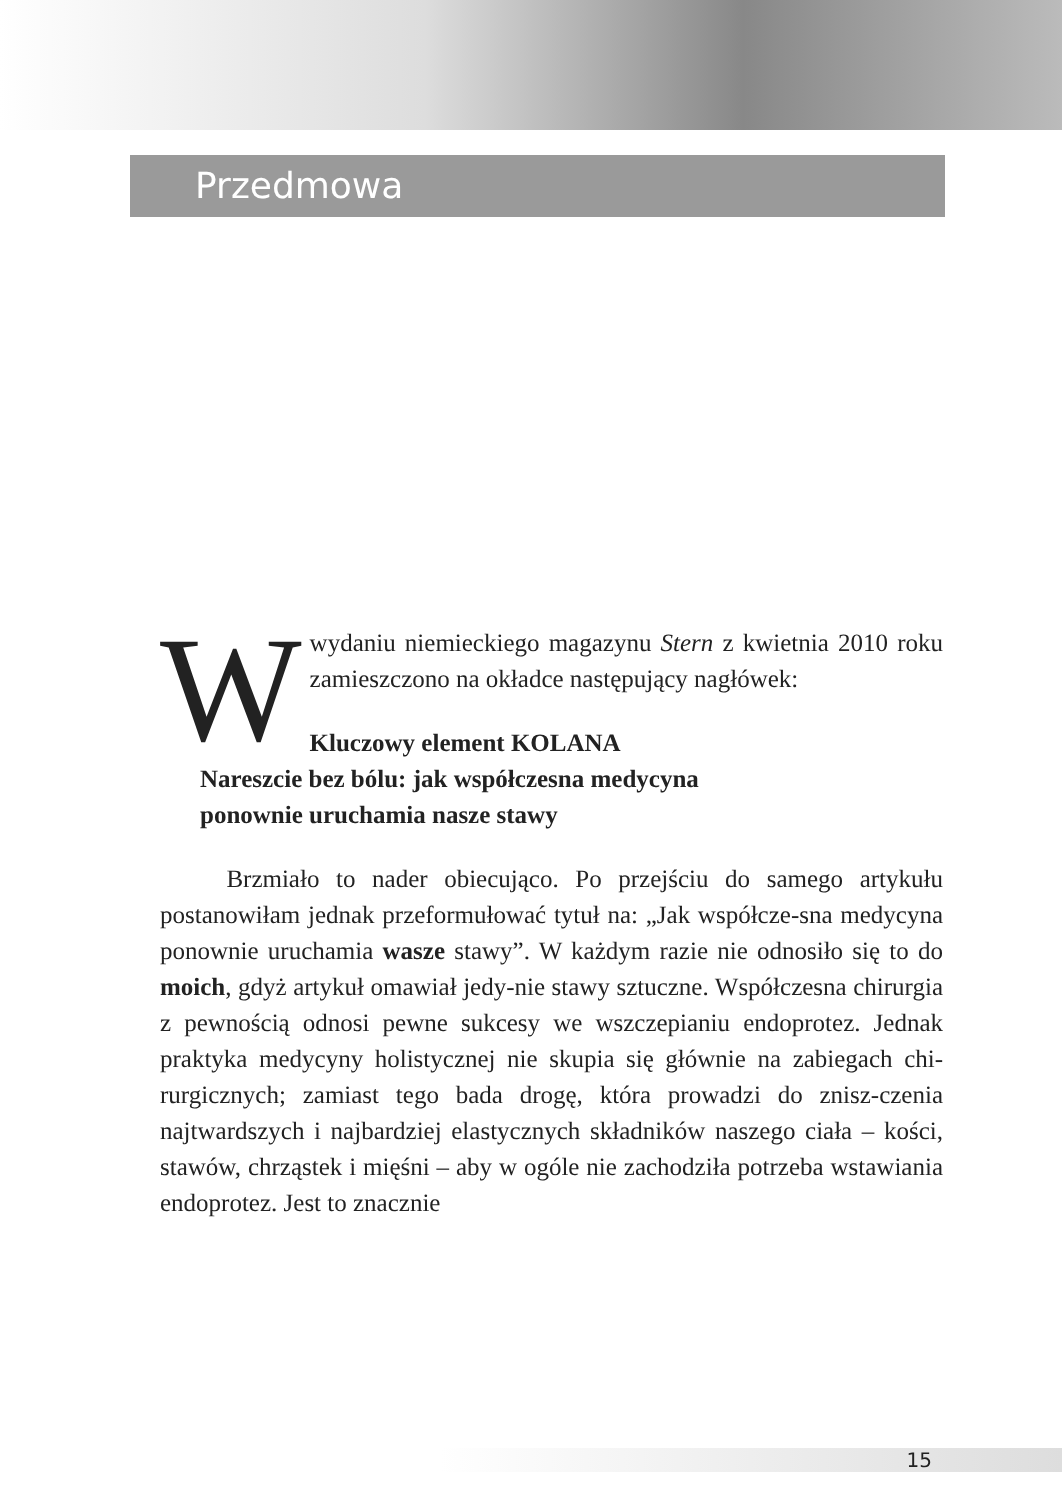Przedmowa
Wwydaniu niemieckiego magazynu Stern z kwietnia 2010 roku zamieszczono na okładce następujący nagłówek:
Kluczowy element KOLANA
Nareszcie bez bólu: jak współczesna medycyna
ponownie uruchamia nasze stawy
Brzmiało to nader obiecująco. Po przejściu do samego artykułu postanowiłam jednak przeformułować tytuł na: „Jak współcze-sna medycyna ponownie uruchamia wasze stawy”. W każdym razie nie odnosiło się to do moich, gdyż artykuł omawiał jedy-nie stawy sztuczne. Współczesna chirurgia z pewnością odnosi pewne sukcesy we wszczepianiu endoprotez. Jednak praktyka medycyny holistycznej nie skupia się głównie na zabiegach chi-rurgicznych; zamiast tego bada drogę, która prowadzi do znisz-czenia najtwardszych i najbardziej elastycznych składników naszego ciała – kości, stawów, chrząstek i mięśni – aby w ogóle nie zachodziła potrzeba wstawiania endoprotez. Jest to znacznie
15